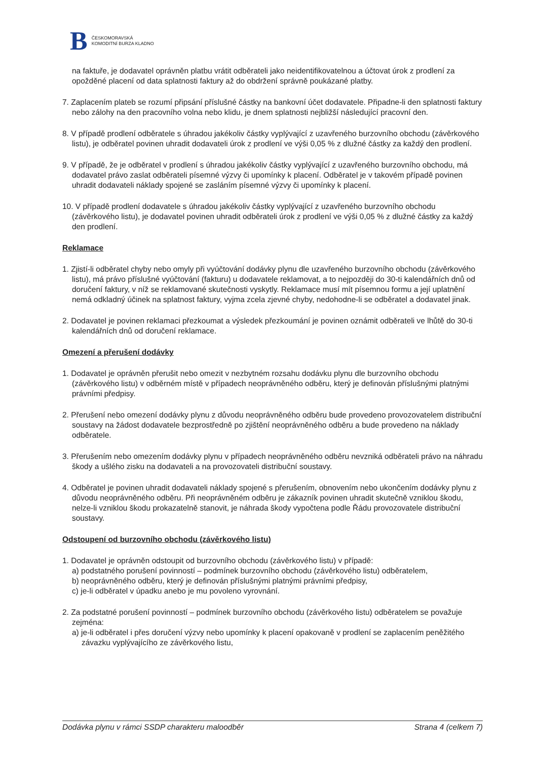B ČESKOMORAVSKÁ
KOMODITNÍ BURZA KLADNO
na faktuře, je dodavatel oprávněn platbu vrátit odběrateli jako neidentifikovatelnou a účtovat úrok z prodlení za opožděné placení od data splatnosti faktury až do obdržení správně poukázané platby.
7. Zaplacením plateb se rozumí připsání příslušné částky na bankovní účet dodavatele. Připadne-li den splatnosti faktury nebo zálohy na den pracovního volna nebo klidu, je dnem splatnosti nejbližší následující pracovní den.
8. V případě prodlení odběratele s úhradou jakékoliv částky vyplývající z uzavřeného burzovního obchodu (závěrkového listu), je odběratel povinen uhradit dodavateli úrok z prodlení ve výši 0,05 % z dlužné částky za každý den prodlení.
9. V případě, že je odběratel v prodlení s úhradou jakékoliv částky vyplývající z uzavřeného burzovního obchodu, má dodavatel právo zaslat odběrateli písemné výzvy či upomínky k placení. Odběratel je v takovém případě povinen uhradit dodavateli náklady spojené se zasláním písemné výzvy či upomínky k placení.
10. V případě prodlení dodavatele s úhradou jakékoliv částky vyplývající z uzavřeného burzovního obchodu (závěrkového listu), je dodavatel povinen uhradit odběrateli úrok z prodlení ve výši 0,05 % z dlužné částky za každý den prodlení.
Reklamace
1. Zjistí-li odběratel chyby nebo omyly při vyúčtování dodávky plynu dle uzavřeného burzovního obchodu (závěrkového listu), má právo příslušné vyúčtování (fakturu) u dodavatele reklamovat, a to nejpozději do 30-ti kalendářních dnů od doručení faktury, v níž se reklamované skutečnosti vyskytly. Reklamace musí mít písemnou formu a její uplatnění nemá odkladný účinek na splatnost faktury, vyjma zcela zjevné chyby, nedohodne-li se odběratel a dodavatel jinak.
2. Dodavatel je povinen reklamaci přezkoumat a výsledek přezkoumání je povinen oznámit odběrateli ve lhůtě do 30-ti kalendářních dnů od doručení reklamace.
Omezení a přerušení dodávky
1. Dodavatel je oprávněn přerušit nebo omezit v nezbytném rozsahu dodávku plynu dle burzovního obchodu (závěrkového listu) v odběrném místě v případech neoprávněného odběru, který je definován příslušnými platnými právními předpisy.
2. Přerušení nebo omezení dodávky plynu z důvodu neoprávněného odběru bude provedeno provozovatelem distribuční soustavy na žádost dodavatele bezprostředně po zjištění neoprávněného odběru a bude provedeno na náklady odběratele.
3. Přerušením nebo omezením dodávky plynu v případech neoprávněného odběru nevzniká odběrateli právo na náhradu škody a ušlého zisku na dodavateli a na provozovateli distribuční soustavy.
4. Odběratel je povinen uhradit dodavateli náklady spojené s přerušením, obnovením nebo ukončením dodávky plynu z důvodu neoprávněného odběru. Při neoprávněném odběru je zákazník povinen uhradit skutečně vzniklou škodu, nelze-li vzniklou škodu prokazatelně stanovit, je náhrada škody vypočtena podle Řádu provozovatele distribuční soustavy.
Odstoupení od burzovního obchodu (závěrkového listu)
1. Dodavatel je oprávněn odstoupit od burzovního obchodu (závěrkového listu) v případě:
a) podstatného porušení povinností – podmínek burzovního obchodu (závěrkového listu) odběratelem,
b) neoprávněného odběru, který je definován příslušnými platnými právními předpisy,
c) je-li odběratel v úpadku anebo je mu povoleno vyrovnání.
2. Za podstatné porušení povinností – podmínek burzovního obchodu (závěrkového listu) odběratelem se považuje zejména:
a) je-li odběratel i přes doručení výzvy nebo upomínky k placení opakovaně v prodlení se zaplacením peněžitého závazku vyplývajícího ze závěrkového listu,
Dodávka plynu v rámci SSDP charakteru maloodběr Strana 4 (celkem 7)